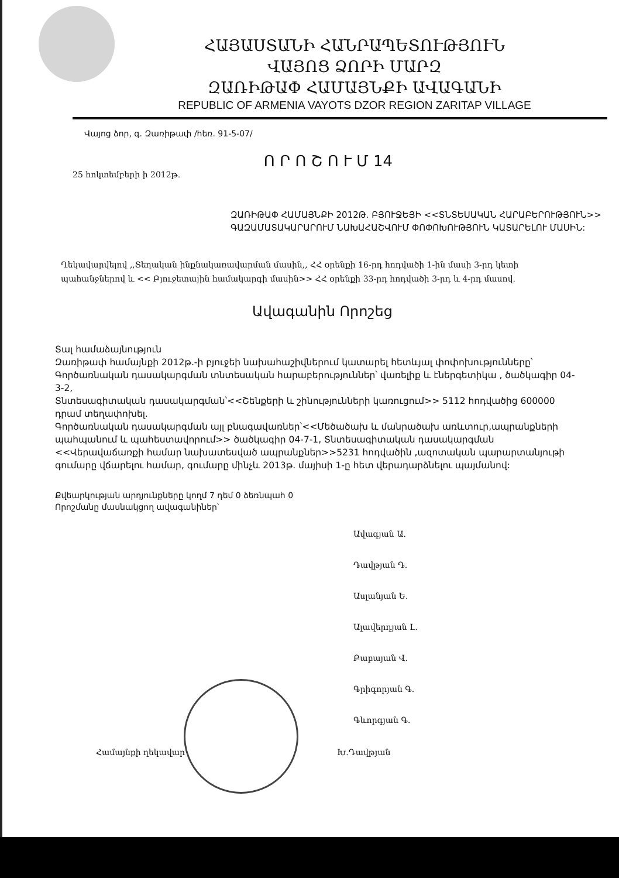ՀԱՅԱՍՏԱՆԻ ՀԱՆՐԱՊԵՏՈՒԹՅՈՒՆ
ՎԱՅՈՑ ՁՈՐԻ ՄԱՐԶ
ԶԱՌԻԹԱՓ ՀԱՄԱՅՆՔԻ ԱՎԱԳԱՆԻ
REPUBLIC OF ARMENIA VAYOTS DZOR REGION ZARITAP VILLAGE
Վայոց ձոր, գ. Զառիթափ /հեռ. 91-5-07/
Ո Ր Ո Շ Ո Ւ Մ 14
25 հոկտեմբերի ի 2012թ.
ԶԱՌԻԹԱՓ ՀԱՄԱՅՆՔԻ 2012Թ. ԲՅՈՒՋԵՅԻ <<ՏՆՏԵՍԱԿԱՆ ՀԱՐԱԲԵՐՈՒԹՅՈՒՆ>> ԳԱԶԱՄԱՏԱԿԱՐԱՐՈՒՄ ՆԱԽԱՀԱՇՎՈՒՄ ՓՈՓՈԽՈՒԹՅՈՒՆ ԿԱՏԱՐԵԼՈՒ ՄԱՍԻՆ:
Ղեկավարվելով ,,Տեղական ինքնակառավարման մասին,, ՀՀ օրենքի 16-րդ հոդվածի 1-ին մասի 3-րդ կետի պահանջներով և << Բյուջետային համակարգի մասին>> ՀՀ օրենքի 33-րդ հոդվածի 3-րդ և 4-րդ մասով.
Ավագանին Որոշեց
Տալ համաձայնություն
Զառիթափ համայնքի 2012թ.-ի բյուջեի նախահաշիվներում կատարել հետևյալ փոփոխությունները՝
Գործառնական դասակարգման տնտեսական հարաբերություններ՝ վառելիք և էներգետիկա , ծածկագիր 04-3-2,
Տնտեսագիտական դասակարգման՝<<Շենքերի և շինությունների կառուցում>> 5112 հոդվածից 600000 դրամ տեղափոխել.
Գործառնական դասակարգման այլ բնագավառներ՝<<Մեծածախ և մանրածախ առևտուր,ապրանքների պահպանում և պահեստավորում>> ծածկագիր 04-7-1, Տնտեսագիտական դասակարգման <<Վերավաճառքի համար նախատեսված ապրանքներ>>5231 հոդվածին ,ազոտական պարարտանյութի գումարը վճարելու համար, գումարը մինչև 2013թ. մայիսի 1-ը հետ վերադարձնելու պայմանով:
Քվեարկության արդյունքները կողմ 7 դեմ 0 ձեռնպահ 0
Որոշմանը մասնակցող ավագանիներ՝
Ավագյան Ա.
Դավթյան Դ.
Ասլանյան Ե.
Ալավերդյան Լ.
Բաբայան Վ.
Գրիգորյան Գ.
Գևորգյան Գ.
Համայնքի ղեկավար Խ.Դավթյան